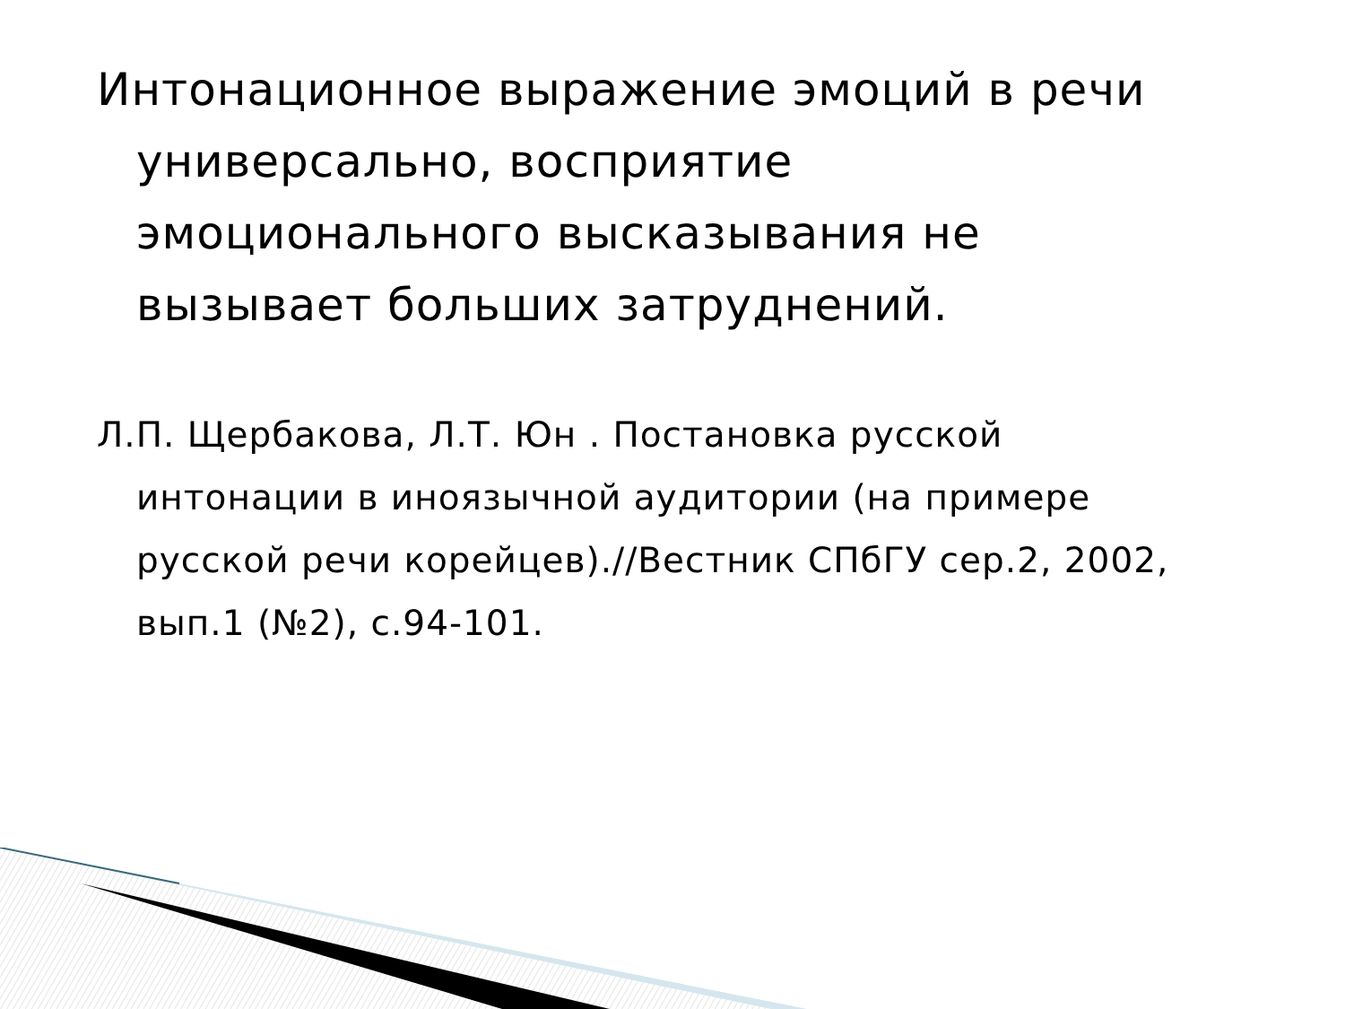Интонационное выражение эмоций в речи универсально, восприятие эмоционального высказывания не вызывает больших затруднений.
Л.П. Щербакова, Л.Т. Юн . Постановка русской интонации в иноязычной аудитории (на примере русской речи корейцев).//Вестник СПбГУ сер.2, 2002, вып.1 (№2), с.94-101.